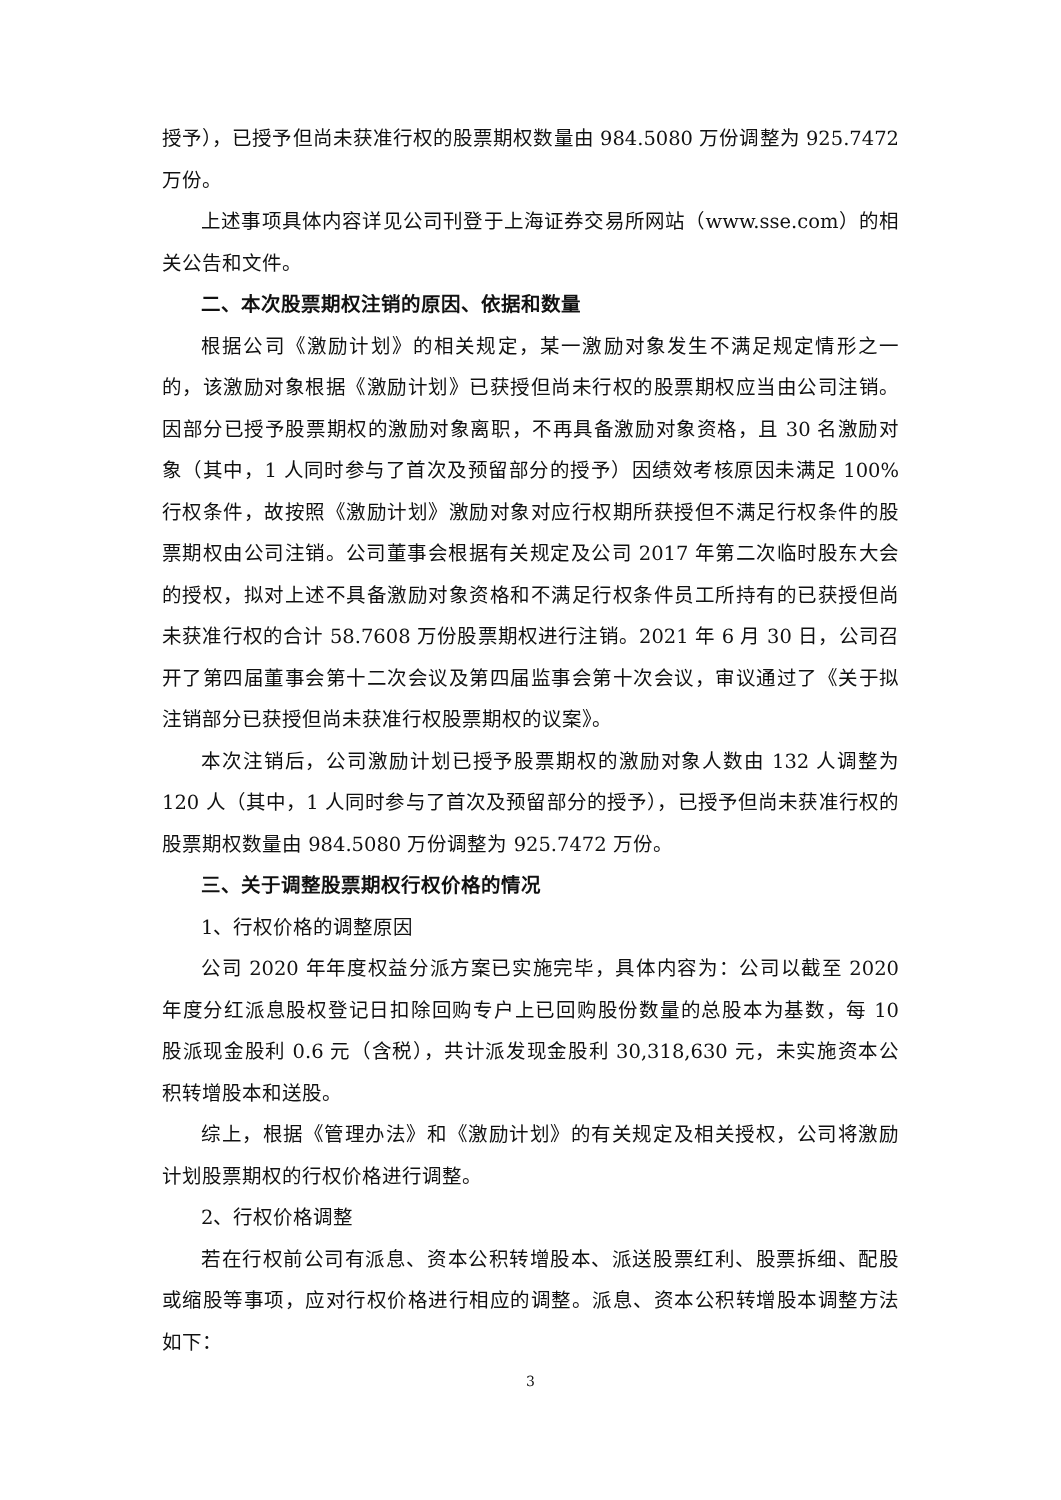授予），已授予但尚未获准行权的股票期权数量由 984.5080 万份调整为 925.7472 万份。
上述事项具体内容详见公司刊登于上海证券交易所网站（www.sse.com）的相关公告和文件。
二、本次股票期权注销的原因、依据和数量
根据公司《激励计划》的相关规定，某一激励对象发生不满足规定情形之一的，该激励对象根据《激励计划》已获授但尚未行权的股票期权应当由公司注销。因部分已授予股票期权的激励对象离职，不再具备激励对象资格，且 30 名激励对象（其中，1 人同时参与了首次及预留部分的授予）因绩效考核原因未满足 100%行权条件，故按照《激励计划》激励对象对应行权期所获授但不满足行权条件的股票期权由公司注销。公司董事会根据有关规定及公司 2017 年第二次临时股东大会的授权，拟对上述不具备激励对象资格和不满足行权条件员工所持有的已获授但尚未获准行权的合计 58.7608 万份股票期权进行注销。2021 年 6 月 30 日，公司召开了第四届董事会第十二次会议及第四届监事会第十次会议，审议通过了《关于拟注销部分已获授但尚未获准行权股票期权的议案》。
本次注销后，公司激励计划已授予股票期权的激励对象人数由 132 人调整为 120 人（其中，1 人同时参与了首次及预留部分的授予），已授予但尚未获准行权的股票期权数量由 984.5080 万份调整为 925.7472 万份。
三、关于调整股票期权行权价格的情况
1、行权价格的调整原因
公司 2020 年年度权益分派方案已实施完毕，具体内容为：公司以截至 2020 年度分红派息股权登记日扣除回购专户上已回购股份数量的总股本为基数，每 10 股派现金股利 0.6 元（含税），共计派发现金股利 30,318,630 元，未实施资本公积转增股本和送股。
综上，根据《管理办法》和《激励计划》的有关规定及相关授权，公司将激励计划股票期权的行权价格进行调整。
2、行权价格调整
若在行权前公司有派息、资本公积转增股本、派送股票红利、股票拆细、配股或缩股等事项，应对行权价格进行相应的调整。派息、资本公积转增股本调整方法如下：
3